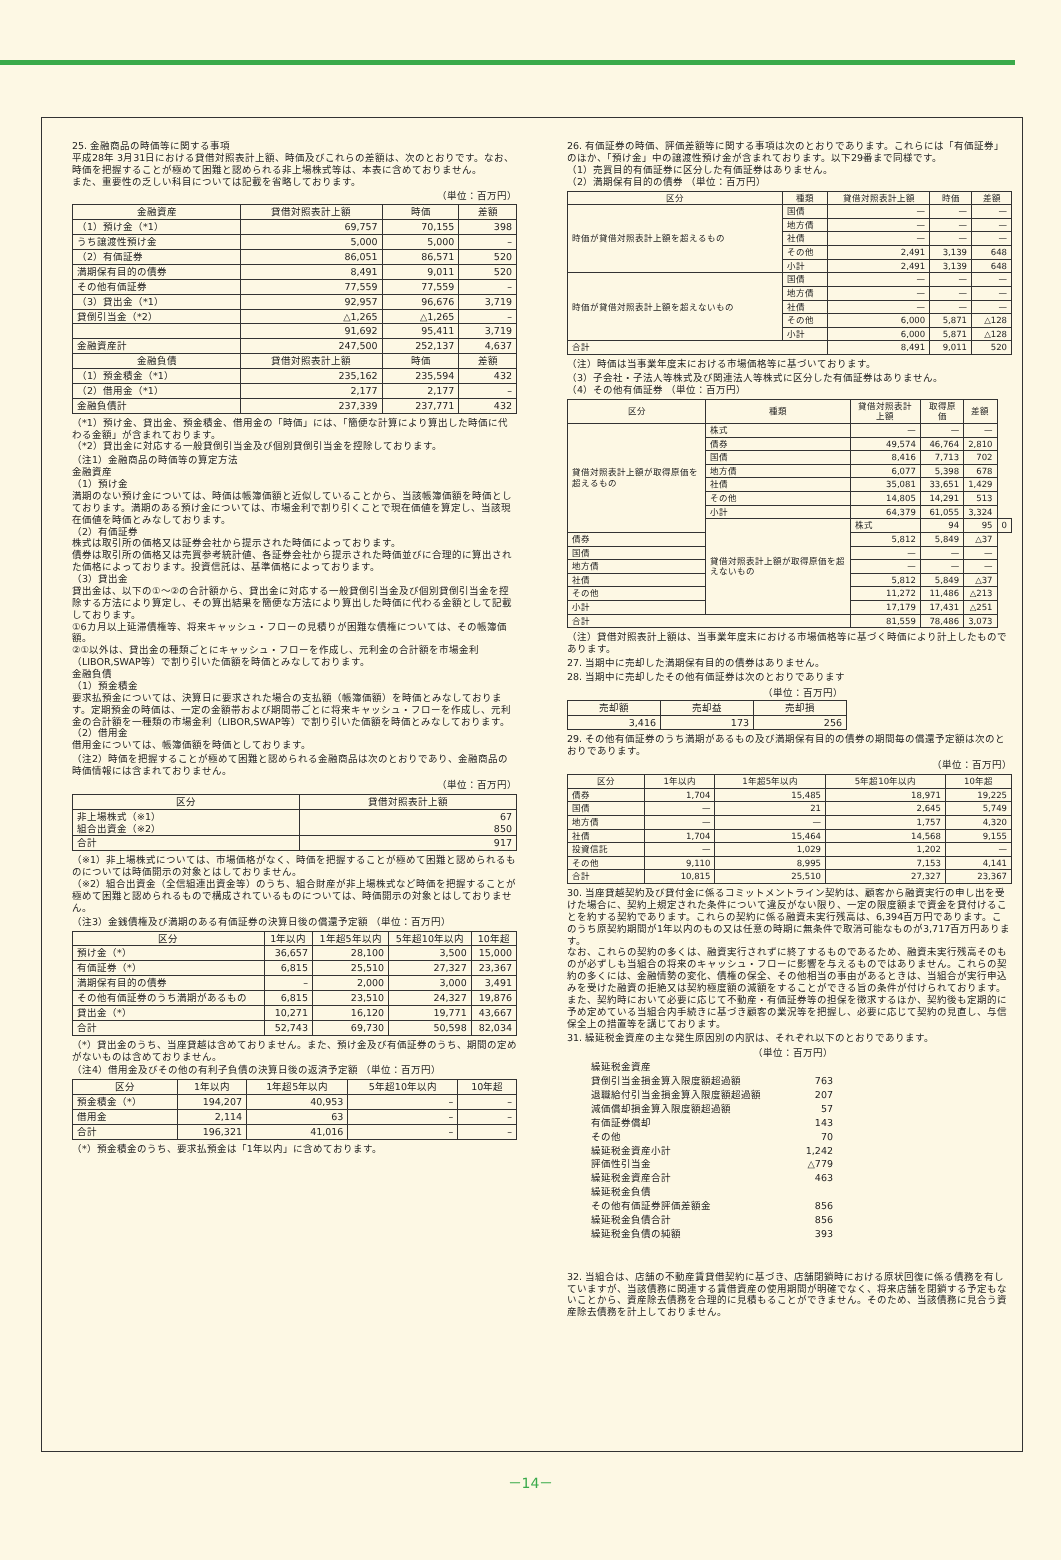25. 金融商品の時価等に関する事項
平成28年 3月31日における貸借対照表計上額、時価及びこれらの差額は、次のとおりです。なお、時価を把握することが極めて困難と認められる非上場株式等は、本表に含めておりません。
また、重要性の乏しい科目については記載を省略しております。
（単位：百万円）
| 金融資産 | 貸借対照表計上額 | 時価 | 差額 |
| --- | --- | --- | --- |
| （1）預け金（*1） | 69,757 | 70,155 | 398 |
| うち譲渡性預け金 | 5,000 | 5,000 | – |
| （2）有価証券 | 86,051 | 86,571 | 520 |
| 満期保有目的の債券 | 8,491 | 9,011 | 520 |
| その他有価証券 | 77,559 | 77,559 | – |
| （3）貸出金（*1） | 92,957 | 96,676 | 3,719 |
| 貸倒引当金（*2） | △1,265 | △1,265 | – |
| | 91,692 | 95,411 | 3,719 |
| 金融資産計 | 247,500 | 252,137 | 4,637 |
| 金融負債 | 貸借対照表計上額 | 時価 | 差額 |
| （1）預金積金（*1） | 235,162 | 235,594 | 432 |
| （2）借用金（*1） | 2,177 | 2,177 | – |
| 金融負債計 | 237,339 | 237,771 | 432 |
（*1）預け金、貸出金、預金積金、借用金の「時価」には、「簡便な計算により算出した時価に代わる金額」が含まれております。
（*2）貸出金に対応する一般貸倒引当金及び個別貸倒引当金を控除しております。
（注1）金融商品の時価等の算定方法
金融資産
（1）預け金
満期のない預け金については、時価は帳簿価額と近似していることから、当該帳簿価額を時価としております。満期のある預け金については、市場金利で割り引くことで現在価値を算定し、当該現在価値を時価とみなしております。
（2）有価証券
株式は取引所の価格又は証券会社から提示された時価によっております。
債券は取引所の価格又は売買参考統計値、各証券会社から提示された時価並びに合理的に算出された価格によっております。投資信託は、基準価格によっております。
（3）貸出金
貸出金は、以下の①～②の合計額から、貸出金に対応する一般貸倒引当金及び個別貸倒引当金を控除する方法により算定し、その算出結果を簡便な方法により算出した時価に代わる金額として記載しております。
①6カ月以上延滞債権等、将来キャッシュ・フローの見積りが困難な債権については、その帳簿価額。
②①以外は、貸出金の種類ごとにキャッシュ・フローを作成し、元利金の合計額を市場金利（LIBOR,SWAP等）で割り引いた価額を時価とみなしております。
金融負債
（1）預金積金
要求払預金については、決算日に要求された場合の支払額（帳簿価額）を時価とみなしております。定期預金の時価は、一定の金額帯および期間帯ごとに将来キャッシュ・フローを作成し、元利金の合計額を一種類の市場金利（LIBOR,SWAP等）で割り引いた価額を時価とみなしております。
（2）借用金
借用金については、帳簿価額を時価としております。
（注2）時価を把握することが極めて困難と認められる金融商品は次のとおりであり、金融商品の時価情報には含まれておりません。
（単位：百万円）
| 区分 | 貸借対照表計上額 |
| --- | --- |
| 非上場株式（※1） 組合出資金（※2） | 67 850 |
| 合計 | 917 |
（※1）非上場株式については、市場価格がなく、時価を把握することが極めて困難と認められるものについては時価開示の対象とはしておりません。
（※2）組合出資金（全信組連出資金等）のうち、組合財産が非上場株式など時価を把握することが極めて困難と認められるもので構成されているものについては、時価開示の対象とはしておりません。
（注3）金銭債権及び満期のある有価証券の決算日後の償還予定額 （単位：百万円）
| 区分 | 1年以内 | 1年超5年以内 | 5年超10年以内 | 10年超 |
| --- | --- | --- | --- | --- |
| 預け金（*） | 36,657 | 28,100 | 3,500 | 15,000 |
| 有価証券（*） | 6,815 | 25,510 | 27,327 | 23,367 |
| 満期保有目的の債券 | – | 2,000 | 3,000 | 3,491 |
| その他有価証券のうち満期があるもの | 6,815 | 23,510 | 24,327 | 19,876 |
| 貸出金（*） | 10,271 | 16,120 | 19,771 | 43,667 |
| 合計 | 52,743 | 69,730 | 50,598 | 82,034 |
（*）貸出金のうち、当座貸越は含めておりません。また、預け金及び有価証券のうち、期間の定めがないものは含めておりません。
（注4）借用金及びその他の有利子負債の決算日後の返済予定額 （単位：百万円）
| 区分 | 1年以内 | 1年超5年以内 | 5年超10年以内 | 10年超 |
| --- | --- | --- | --- | --- |
| 預金積金（*） | 194,207 | 40,953 | – | – |
| 借用金 | 2,114 | 63 | – | – |
| 合計 | 196,321 | 41,016 | – | – |
（*）預金積金のうち、要求払預金は「1年以内」に含めております。
26. 有価証券の時価、評価差額等に関する事項は次のとおりであります。これらには「有価証券」のほか、「預け金」中の譲渡性預け金が含まれております。以下29番まで同様です。
（1）売買目的有価証券に区分した有価証券はありません。
（2）満期保有目的の債券 （単位：百万円）
| 区分 | 種類 | 貸借対照表計上額 | 時価 | 差額 |
| --- | --- | --- | --- | --- |
| 時価が貸借対照表計上額を超えるもの | 国債 | — | — | — |
| | 地方債 | — | — | — |
| | 社債 | — | — | — |
| | その他 | 2,491 | 3,139 | 648 |
| | 小計 | 2,491 | 3,139 | 648 |
| 時価が貸借対照表計上額を超えないもの | 国債 | — | — | — |
| | 地方債 | — | — | — |
| | 社債 | — | — | — |
| | その他 | 6,000 | 5,871 | △128 |
| | 小計 | 6,000 | 5,871 | △128 |
| 合計 | | 8,491 | 9,011 | 520 |
（注）時価は当事業年度末における市場価格等に基づいております。
（3）子会社・子法人等株式及び関連法人等株式に区分した有価証券はありません。
（4）その他有価証券 （単位：百万円）
| 区分 | 種類 | 貸借対照表計上額 | 取得原価 | 差額 | |
| --- | --- | --- | --- | --- | --- |
| 貸借対照表計上額が取得原価を超えるもの | 株式 | — | — | — | |
| | 債券 | 49,574 | 46,764 | 2,810 | |
| | 国債 | 8,416 | 7,713 | 702 | |
| | 地方債 | 6,077 | 5,398 | 678 | |
| | 社債 | 35,081 | 33,651 | 1,429 | |
| | その他 | 14,805 | 14,291 | 513 | |
| | 小計 | 64,379 | 61,055 | 3,324 | |
| | 貸借対照表計上額が取得原価を超えないもの | 株式 | 94 | 95 | 0 |
| 債券 | | 5,812 | 5,849 | △37 | |
| 国債 | | — | — | — | |
| 地方債 | | — | — | — | |
| 社債 | | 5,812 | 5,849 | △37 | |
| その他 | | 11,272 | 11,486 | △213 | |
| 小計 | | 17,179 | 17,431 | △251 | |
| 合計 | | 81,559 | 78,486 | 3,073 | |
（注）貸借対照表計上額は、当事業年度末における市場価格等に基づく時価により計上したものであります。
27. 当期中に売却した満期保有目的の債券はありません。
28. 当期中に売却したその他有価証券は次のとおりであります
| （単位：百万円） | | |
| 売却額 | 売却益 | 売却損 |
| 3,416 | 173 | 256 |
29. その他有価証券のうち満期があるもの及び満期保有目的の債券の期間毎の償還予定額は次のとおりであります。
（単位：百万円）
| 区分 | 1年以内 | 1年超5年以内 | 5年超10年以内 | 10年超 |
| --- | --- | --- | --- | --- |
| 債券 | 1,704 | 15,485 | 18,971 | 19,225 |
| 国債 | — | 21 | 2,645 | 5,749 |
| 地方債 | — | — | 1,757 | 4,320 |
| 社債 | 1,704 | 15,464 | 14,568 | 9,155 |
| 投資信託 | — | 1,029 | 1,202 | — |
| その他 | 9,110 | 8,995 | 7,153 | 4,141 |
| 合計 | 10,815 | 25,510 | 27,327 | 23,367 |
30. 当座貸越契約及び貸付金に係るコミットメントライン契約は、顧客から融資実行の申し出を受けた場合に、契約上規定された条件について違反がない限り、一定の限度額まで資金を貸付けることを約する契約であります。これらの契約に係る融資未実行残高は、6,394百万円であります。このうち原契約期間が1年以内のもの又は任意の時期に無条件で取消可能なものが3,717百万円あります。
なお、これらの契約の多くは、融資実行されずに終了するものであるため、融資未実行残高そのものが必ずしも当組合の将来のキャッシュ・フローに影響を与えるものではありません。これらの契約の多くには、金融情勢の変化、債権の保全、その他相当の事由があるときは、当組合が実行申込みを受けた融資の拒絶又は契約極度額の減額をすることができる旨の条件が付けられております。また、契約時において必要に応じて不動産・有価証券等の担保を徴求するほか、契約後も定期的に予め定めている当組合内手続きに基づき顧客の業況等を把握し、必要に応じて契約の見直し、与信保全上の措置等を講じております。
31. 繰延税金資産の主な発生原因別の内訳は、それぞれ以下のとおりであります。
| （単位：百万円） | |
| 繰延税金資産 | |
| 貸倒引当金損金算入限度額超過額 | 763 |
| 退職給付引当金損金算入限度額超過額 | 207 |
| 減価償却損金算入限度額超過額 | 57 |
| 有価証券償却 | 143 |
| その他 | 70 |
| 繰延税金資産小計 | 1,242 |
| 評価性引当金 | △779 |
| 繰延税金資産合計 | 463 |
| 繰延税金負債 | |
| その他有価証券評価差額金 | 856 |
| 繰延税金負債合計 | 856 |
| 繰延税金負債の純額 | 393 |
32. 当組合は、店舗の不動産賃貸借契約に基づき、店舗閉鎖時における原状回復に係る債務を有していますが、当該債務に関連する賃借資産の使用期間が明確でなく、将来店舗を閉鎖する予定もないことから、資産除去債務を合理的に見積もることができません。そのため、当該債務に見合う資産除去債務を計上しておりません。
－14－